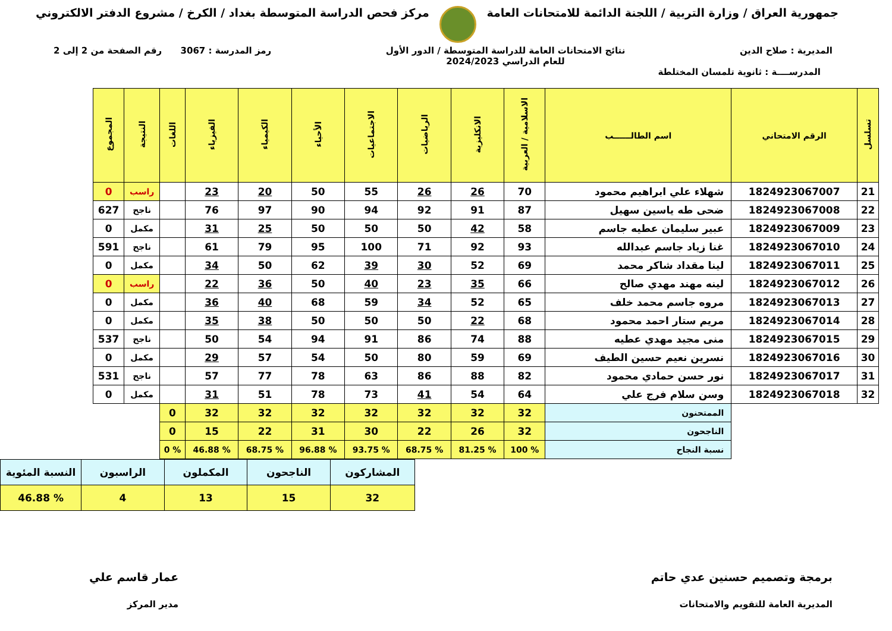جمهورية العراق / وزارة التربية / اللجنة الدائمة للامتحانات العامة
مركز فحص الدراسة المتوسطة بغداد / الكرخ / مشروع الدفتر الالكتروني
المديرية : صلاح الدين نتائج الامتحانات العامة للدراسة المتوسطة / الدور الأول
للعام الدراسي 2024/2023
رمز المدرسة : 3067 رقم الصفحة من 2 إلى 2
المدرســــة : ثانوية تلمسان المختلطة
| تسلسل | الرقم الامتحاني | اسم الطالــــــب | الاسلامية / العربية | الانكليزية | الرياضيات | الاجتماعيات | الأحياء | الكيمياء | الفيزياء | اللغات | النتيجة | المجموع |
| --- | --- | --- | --- | --- | --- | --- | --- | --- | --- | --- | --- | --- |
| 21 | 1824923067007 | شهلاء علي ابراهيم محمود | 70 | 26 | 26 | 55 | 50 | 20 | 23 | | راسب | 0 |
| 22 | 1824923067008 | ضحى طه ياسين سهيل | 87 | 91 | 92 | 94 | 90 | 97 | 76 | | ناجح | 627 |
| 23 | 1824923067009 | عبير سليمان عطيه جاسم | 58 | 42 | 50 | 50 | 50 | 25 | 31 | | مكمل | 0 |
| 24 | 1824923067010 | غنا زياد جاسم عبدالله | 93 | 92 | 71 | 100 | 95 | 79 | 61 | | ناجح | 591 |
| 25 | 1824923067011 | لينا مقداد شاكر محمد | 69 | 52 | 30 | 39 | 62 | 50 | 34 | | مكمل | 0 |
| 26 | 1824923067012 | لينه مهند مهدي صالح | 66 | 35 | 23 | 40 | 50 | 36 | 22 | | راسب | 0 |
| 27 | 1824923067013 | مروه جاسم محمد خلف | 65 | 52 | 34 | 59 | 68 | 40 | 36 | | مكمل | 0 |
| 28 | 1824923067014 | مريم ستار احمد محمود | 68 | 22 | 50 | 50 | 50 | 38 | 35 | | مكمل | 0 |
| 29 | 1824923067015 | منى مجيد مهدي عطيه | 88 | 74 | 86 | 91 | 94 | 54 | 50 | | ناجح | 537 |
| 30 | 1824923067016 | نسرين نعيم حسين الطيف | 69 | 59 | 80 | 50 | 54 | 57 | 29 | | مكمل | 0 |
| 31 | 1824923067017 | نور حسن حمادي محمود | 82 | 88 | 86 | 63 | 78 | 77 | 57 | | ناجح | 531 |
| 32 | 1824923067018 | وسن سلام فرج علي | 64 | 54 | 41 | 73 | 78 | 51 | 31 | | مكمل | 0 |
| | | الممتحنون | 32 | 32 | 32 | 32 | 32 | 32 | 32 | 0 | | |
| | | الناجحون | 32 | 26 | 22 | 30 | 31 | 22 | 15 | 0 | | |
| | | نسبة النجاح | % 100 | % 81.25 | % 68.75 | % 93.75 | % 96.88 | % 68.75 | % 46.88 | % 0 | | |
| المشاركون | الناجحون | المكملون | الراسبون | النسبة المئوية |
| 32 | 15 | 13 | 4 | % 46.88 |
برمجة وتصميم حسنين عدي حاتم
المديرية العامة للتقويم والامتحانات
عمار قاسم علي
مدير المركز